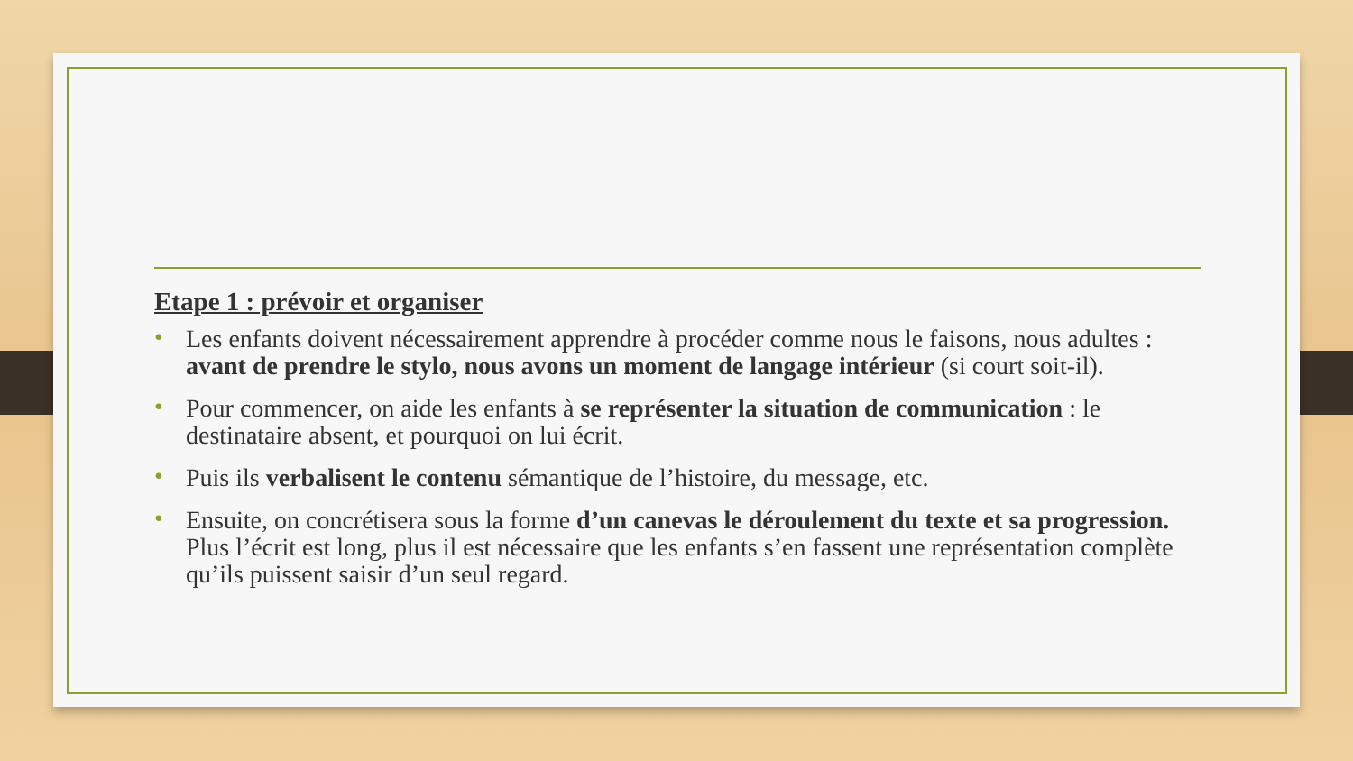Etape 1 : prévoir et organiser
• Les enfants doivent nécessairement apprendre à procéder comme nous le faisons, nous adultes : avant de prendre le stylo, nous avons un moment de langage intérieur (si court soit-il).
• Pour commencer, on aide les enfants à se représenter la situation de communication : le destinataire absent, et pourquoi on lui écrit.
• Puis ils verbalisent le contenu sémantique de l’histoire, du message, etc.
• Ensuite, on concrétisera sous la forme d’un canevas le déroulement du texte et sa progression. Plus l’écrit est long, plus il est nécessaire que les enfants s’en fassent une représentation complète qu’ils puissent saisir d’un seul regard.